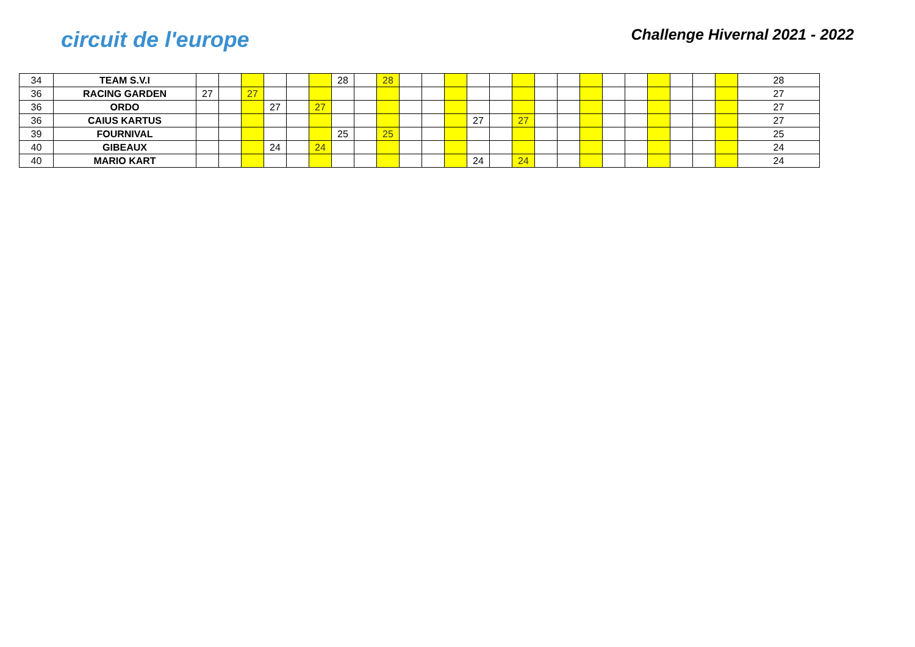circuit de l'europe
Challenge Hivernal 2021 - 2022
| 34 | TEAM S.V.I | | | | | | | 28 | | 28 | | | | | | | | | | | | | | | | 28 |
| 36 | RACING GARDEN | 27 | | 27 | | | | | | | | | | | | | | | | | | | | | | 27 |
| 36 | ORDO | | | | 27 | | 27 | | | | | | | | | | | | | | | | | | | 27 |
| 36 | CAIUS KARTUS | | | | | | | | | | | | | 27 | | 27 | | | | | | | | | | 27 |
| 39 | FOURNIVAL | | | | | | | 25 | | 25 | | | | | | | | | | | | | | | | 25 |
| 40 | GIBEAUX | | | | 24 | | 24 | | | | | | | | | | | | | | | | | | | 24 |
| 40 | MARIO KART | | | | | | | | | | | | | 24 | | 24 | | | | | | | | | | 24 |